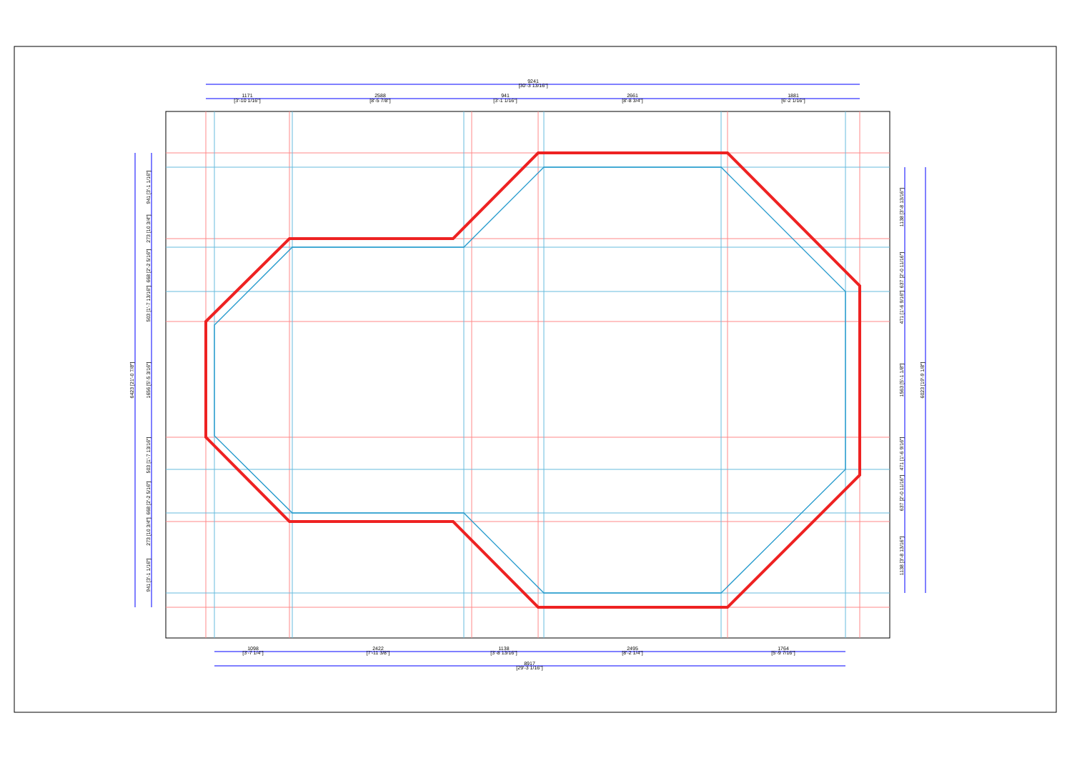9241
[30'-3 13/16"]
1171
[3'-10 1/16"]
2588
[8'-5 7/8"]
941
[3'-1 1/16"]
2661
[8'-8 3/4"]
1881
[6'-2 1/16"]
1098
[3'-7 1/4"]
2422
[7'-11 3/8"]
1138
[3'-8 13/16"]
2495
[8'-2 1/4"]
1764
[5'-9 7/16"]
8917
[29'-3 1/16"]
6423 [21'-0 7/8"]
941 [3'-1 1/16"]
273 [10 3/4"]
668 [2'-2 5/16"]
503 [1'-7 13/16"]
1656 [5'-5 3/16"]
503 [1'-7 13/16"]
668 [2'-2 5/16"]
273 [10 3/4"]
941 [3'-1 1/16"]
1138 [3'-8 13/16"]
637 [2'-0 11/16"]
471 [1'-6 9/16"]
1563 [5'-1 1/8"]
471 [1'-6 9/16"]
637 [2'-0 11/16"]
1138 [3'-8 13/16"]
6023 [19'-9 1/8"]